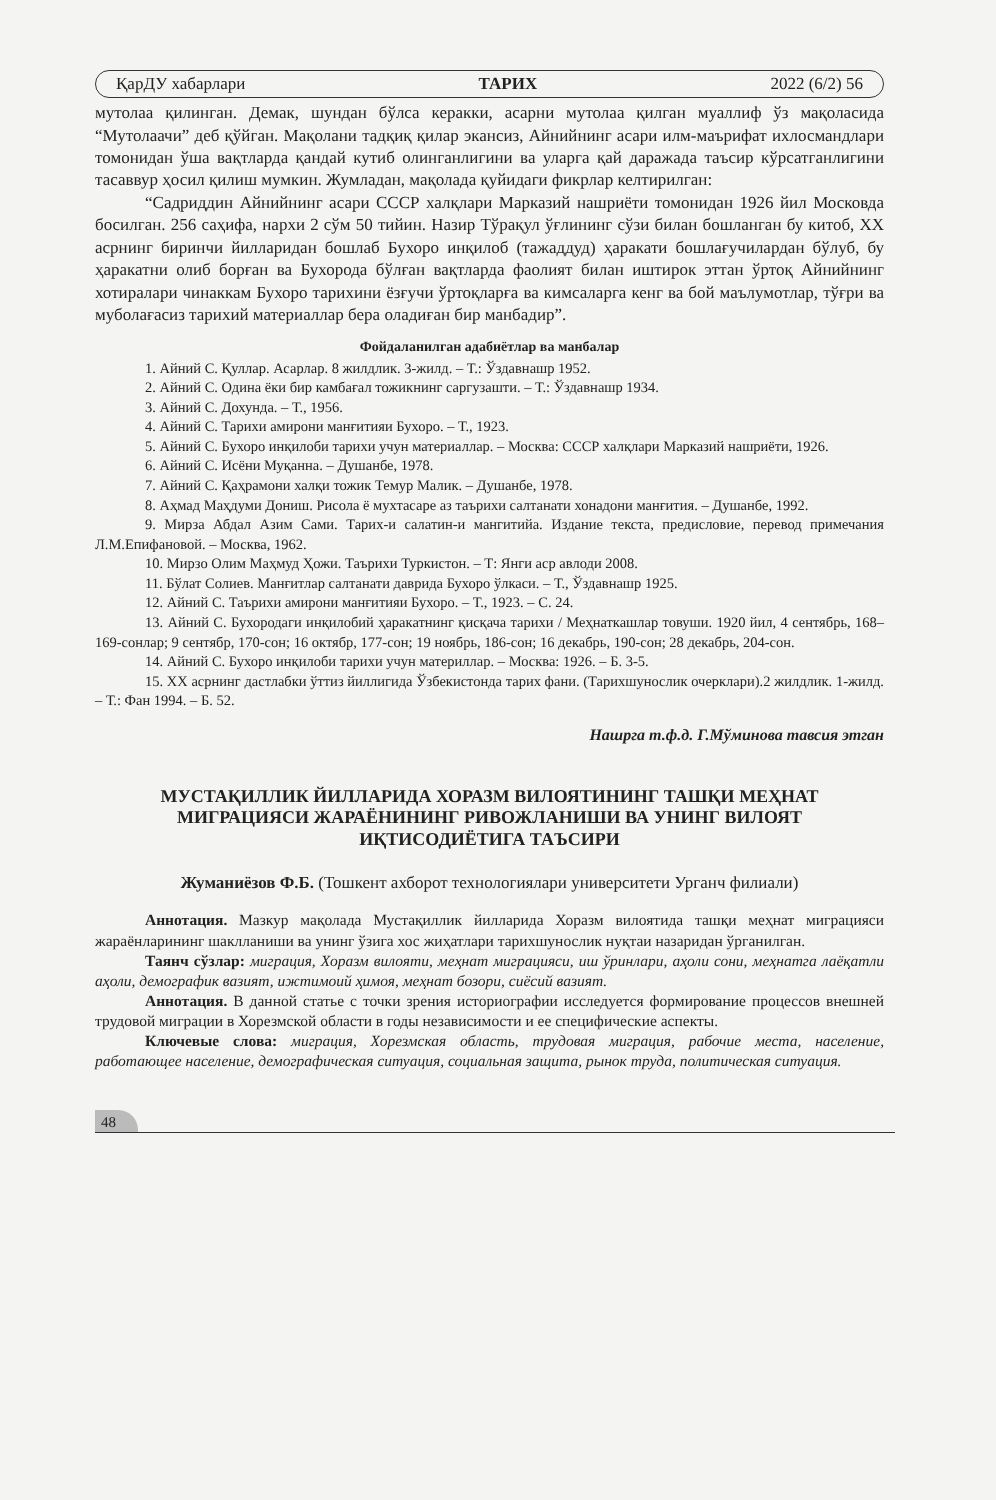ҚарДУ хабарлари ТАРИХ 2022 (6/2) 56
мутолаа қилинган. Демак, шундан бўлса керакки, асарни мутолаа қилган муаллиф ўз мақоласида “Мутолаачи” деб қўйган. Мақолани тадқиқ қилар экансиз, Айнийнинг асари илм-маърифат ихлосмандлари томонидан ўша вақтларда қандай кутиб олинганлигини ва уларга қай даражада таъсир кўрсатганлигини тасаввур ҳосил қилиш мумкин. Жумладан, мақолада қуйидаги фикрлар келтирилган:
“Садриддин Айнийнинг асари СССР халқлари Марказий нашриёти томонидан 1926 йил Московда босилган. 256 саҳифа, нархи 2 сўм 50 тийин. Назир Тўрақул ўғлининг сўзи билан бошланган бу китоб, ХХ асрнинг биринчи йилларидан бошлаб Бухоро инқилоб (тажаддуд) ҳаракати бошлағучилардан бўлуб, бу ҳаракатни олиб борған ва Бухорода бўлған вақтларда фаолият билан иштирок эттан ўртоқ Айнийнинг хотиралари чинаккам Бухоро тарихини ёзғучи ўртоқларға ва кимсаларга кенг ва бой маълумотлар, тўғри ва муболағасиз тарихий материаллар бера оладиған бир манбадир”.
Фойдаланилган адабиётлар ва манбалар
1. Айний С. Қуллар. Асарлар. 8 жилдлик. 3-жилд. – Т.: Ўздавнашр 1952.
2. Айний С. Одина ёки бир камбағал тожикнинг саргузашти. – Т.: Ўздавнашр 1934.
3. Айний С. Дохунда. – Т., 1956.
4. Айний С. Тарихи амирони манғитияи Бухоро. – Т., 1923.
5. Айний С. Бухоро инқилоби тарихи учун материаллар. – Москва: СССР халқлари Марказий нашриёти, 1926.
6. Айний С. Исёни Муқанна. – Душанбе, 1978.
7. Айний С. Қаҳрамони халқи тожик Темур Малик. – Душанбе, 1978.
8. Аҳмад Маҳдуми Дониш. Рисола ё мухтасаре аз таърихи салтанати хонадони манғития. – Душанбе, 1992.
9. Мирза Абдал Азим Сами. Тарих-и салатин-и мангитийа. Издание текста, предисловие, перевод примечания Л.М.Епифановой. – Москва, 1962.
10. Мирзо Олим Маҳмуд Ҳожи. Таърихи Туркистон. – Т: Янги аср авлоди 2008.
11. Бўлат Солиев. Манғитлар салтанати даврида Бухоро ўлкаси. – Т., Ўздавнашр 1925.
12. Айний С. Таърихи амирони манғитияи Бухоро. – Т., 1923. – С. 24.
13. Айний С. Бухородаги инқилобий ҳаракатнинг қисқача тарихи / Меҳнаткашлар товуши. 1920 йил, 4 сентябрь, 168–169-сонлар; 9 сентябр, 170-сон; 16 октябр, 177-сон; 19 ноябрь, 186-сон; 16 декабрь, 190-сон; 28 декабрь, 204-сон.
14. Айний С. Бухоро инқилоби тарихи учун материллар. – Москва: 1926. – Б. 3-5.
15. ХХ асрнинг дастлабки ўттиз йиллигида Ўзбекистонда тарих фани. (Тарихшунослик очерклари).2 жилдлик. 1-жилд. – Т.: Фан 1994. – Б. 52.
Нашрга т.ф.д. Г.Мўминова тавсия этган
МУСТАҚИЛЛИК ЙИЛЛАРИДА ХОРАЗМ ВИЛОЯТИНИНГ ТАШҚИ МЕҲНАТ МИГРАЦИЯСИ ЖАРАЁНИНИНГ РИВОЖЛАНИШИ ВА УНИНГ ВИЛОЯТ ИҚТИСОДИЁТИГА ТАЪСИРИ
Жуманиёзов Ф.Б. (Тошкент ахборот технологиялари университети Урганч филиали)
Аннотация. Мазкур мақолада Мустақиллик йилларида Хоразм вилоятида ташқи меҳнат миграцияси жараёнларининг шаклланиши ва унинг ўзига хос жиҳатлари тарихшунослик нуқтаи назаридан ўрганилган.
Таянч сўзлар: миграция, Хоразм вилояти, меҳнат миграцияси, иш ўринлари, аҳоли сони, меҳнатга лаёқатли аҳоли, демографик вазият, ижтимоий ҳимоя, меҳнат бозори, сиёсий вазият.
Аннотация. В данной статье с точки зрения историографии исследуется формирование процессов внешней трудовой миграции в Хорезмской области в годы независимости и ее специфические аспекты.
Ключевые слова: миграция, Хорезмская область, трудовая миграция, рабочие места, население, работающее население, демографическая ситуация, социальная защита, рынок труда, политическая ситуация.
48